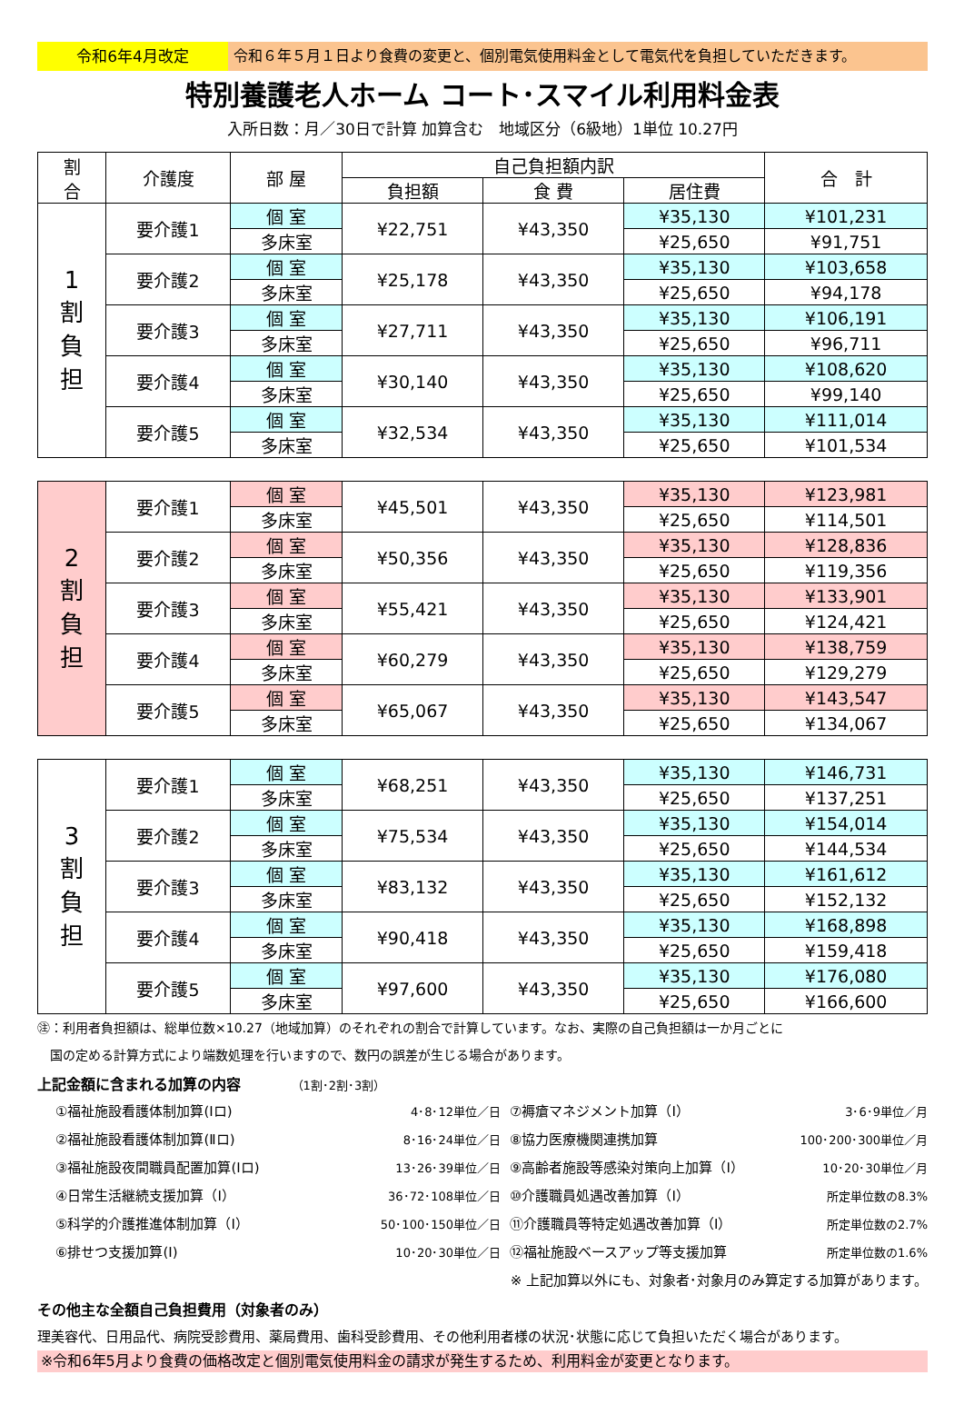令和6年4月改定 令和６年５月１日より食費の変更と、個別電気使用料金として電気代を負担していただきます。
特別養護老人ホーム コート･スマイル利用料金表
入所日数：月／30日で計算 加算含む　地域区分（6級地）1単位 10.27円
| 割 合 | 介護度 | 部 屋 | 自己負担額内訳 | | | 合 計 |
| --- | --- | --- | --- | --- | --- | --- |
| | | | 負担額 | 食 費 | 居住費 | |
| 1 割 負 担 | 要介護1 | 個 室 | ¥22,751 | ¥43,350 | ¥35,130 | ¥101,231 |
| | | 多床室 | | | ¥25,650 | ¥91,751 |
| | 要介護2 | 個 室 | ¥25,178 | ¥43,350 | ¥35,130 | ¥103,658 |
| | | 多床室 | | | ¥25,650 | ¥94,178 |
| | 要介護3 | 個 室 | ¥27,711 | ¥43,350 | ¥35,130 | ¥106,191 |
| | | 多床室 | | | ¥25,650 | ¥96,711 |
| | 要介護4 | 個 室 | ¥30,140 | ¥43,350 | ¥35,130 | ¥108,620 |
| | | 多床室 | | | ¥25,650 | ¥99,140 |
| | 要介護5 | 個 室 | ¥32,534 | ¥43,350 | ¥35,130 | ¥111,014 |
| | | 多床室 | | | ¥25,650 | ¥101,534 |
| 2 割 負 担 | 要介護1 | 個 室 | ¥45,501 | ¥43,350 | ¥35,130 | ¥123,981 |
| | | 多床室 | | | ¥25,650 | ¥114,501 |
| | 要介護2 | 個 室 | ¥50,356 | ¥43,350 | ¥35,130 | ¥128,836 |
| | | 多床室 | | | ¥25,650 | ¥119,356 |
| | 要介護3 | 個 室 | ¥55,421 | ¥43,350 | ¥35,130 | ¥133,901 |
| | | 多床室 | | | ¥25,650 | ¥124,421 |
| | 要介護4 | 個 室 | ¥60,279 | ¥43,350 | ¥35,130 | ¥138,759 |
| | | 多床室 | | | ¥25,650 | ¥129,279 |
| | 要介護5 | 個 室 | ¥65,067 | ¥43,350 | ¥35,130 | ¥143,547 |
| | | 多床室 | | | ¥25,650 | ¥134,067 |
| 3 割 負 担 | 要介護1 | 個 室 | ¥68,251 | ¥43,350 | ¥35,130 | ¥146,731 |
| | | 多床室 | | | ¥25,650 | ¥137,251 |
| | 要介護2 | 個 室 | ¥75,534 | ¥43,350 | ¥35,130 | ¥154,014 |
| | | 多床室 | | | ¥25,650 | ¥144,534 |
| | 要介護3 | 個 室 | ¥83,132 | ¥43,350 | ¥35,130 | ¥161,612 |
| | | 多床室 | | | ¥25,650 | ¥152,132 |
| | 要介護4 | 個 室 | ¥90,418 | ¥43,350 | ¥35,130 | ¥168,898 |
| | | 多床室 | | | ¥25,650 | ¥159,418 |
| | 要介護5 | 個 室 | ¥97,600 | ¥43,350 | ¥35,130 | ¥176,080 |
| | | 多床室 | | | ¥25,650 | ¥166,600 |
㊟：利用者負担額は、総単位数×10.27（地域加算）のそれぞれの割合で計算しています。なお、実際の自己負担額は一か月ごとに
　国の定める計算方式により端数処理を行いますので、数円の誤差が生じる場合があります。
上記金額に含まれる加算の内容 （1割･2割･3割）
①福祉施設看護体制加算(Ⅰロ) 4･8･12単位／日
②福祉施設看護体制加算(Ⅱロ) 8･16･24単位／日
③福祉施設夜間職員配置加算(Ⅰロ) 13･26･39単位／日
④日常生活継続支援加算（Ⅰ） 36･72･108単位／日
⑤科学的介護推進体制加算（Ⅰ） 50･100･150単位／日
⑥排せつ支援加算(Ⅰ) 10･20･30単位／日
⑦褥瘡マネジメント加算（Ⅰ） 3･6･9単位／月
⑧協力医療機関連携加算 100･200･300単位／月
⑨高齢者施設等感染対策向上加算（Ⅰ） 10･20･30単位／月
⑩介護職員処遇改善加算（Ⅰ） 所定単位数の8.3%
⑪介護職員等特定処遇改善加算（Ⅰ） 所定単位数の2.7%
⑫福祉施設ベースアップ等支援加算 所定単位数の1.6%
※ 上記加算以外にも、対象者･対象月のみ算定する加算があります。
その他主な全額自己負担費用（対象者のみ）
理美容代、日用品代、病院受診費用、薬局費用、歯科受診費用、その他利用者様の状況･状態に応じて負担いただく場合があります。
※令和6年5月より食費の価格改定と個別電気使用料金の請求が発生するため、利用料金が変更となります。